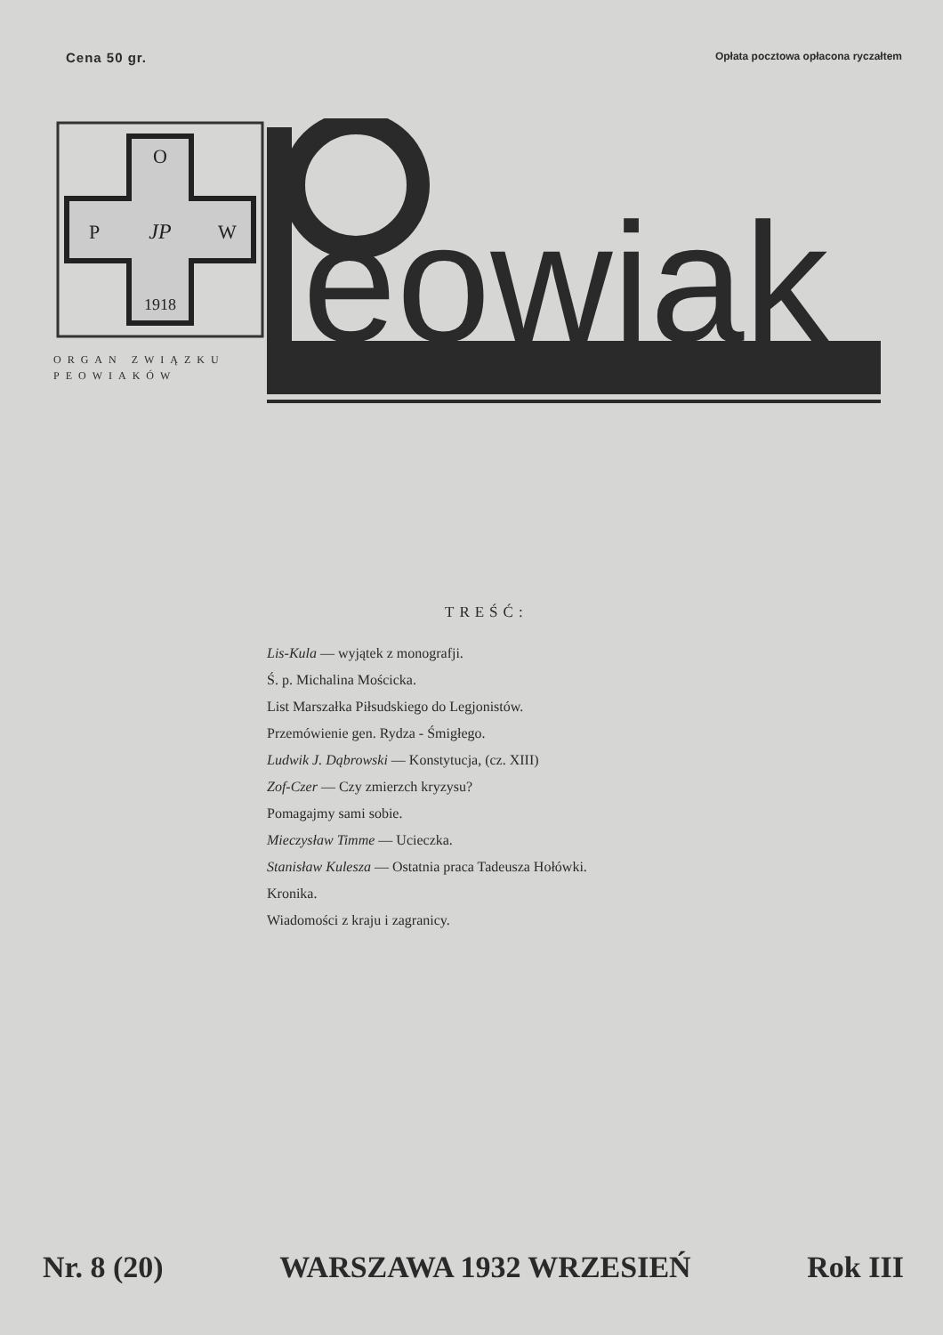Cena 50 gr. Opłata pocztowa opłacona ryczałtem
O
P
W
JP
1918
ORGAN ZWIĄZKU
PEOWIAKÓW
eowiak
TREŚĆ:
Lis-Kula — wyjątek z monografji.
Ś. p. Michalina Mościcka.
List Marszałka Piłsudskiego do Legjonistów.
Przemówienie gen. Rydza - Śmigłego.
Ludwik J. Dąbrowski — Konstytucja, (cz. XIII)
Zof-Czer — Czy zmierzch kryzysu?
Pomagajmy sami sobie.
Mieczysław Timme — Ucieczka.
Stanisław Kulesza — Ostatnia praca Tadeusza Hołówki.
Kronika.
Wiadomości z kraju i zagranicy.
Nr. 8 (20) WARSZAWA 1932 WRZESIEŃ Rok III